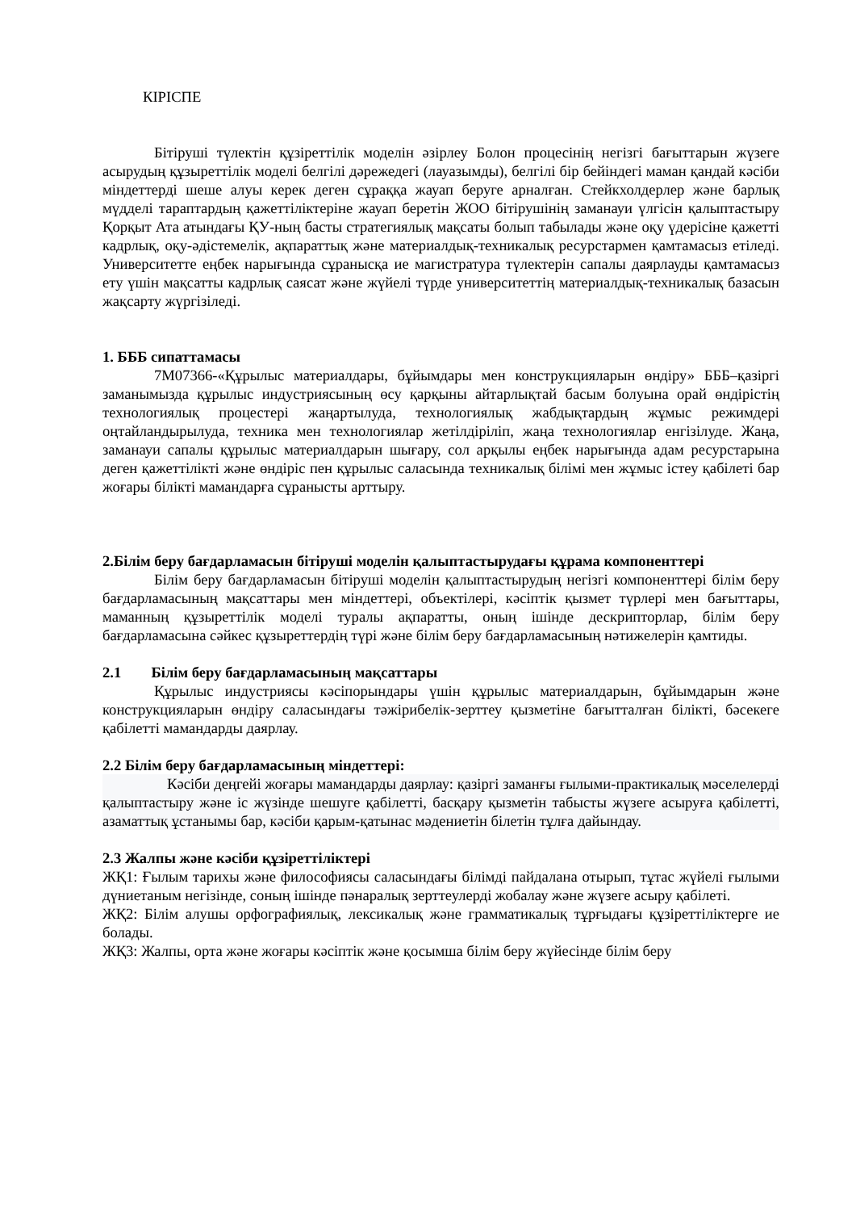КІРІСПЕ
Бітіруші түлектін құзіреттілік моделін әзірлеу Болон процесінің негізгі бағыттарын жүзеге асырудың құзыреттілік моделі белгілі дәрежедегі (лауазымды), белгілі бір бейіндегі маман қандай кәсіби міндеттерді шеше алуы керек деген сұраққа жауап беруге арналған. Стейкхолдерлер және барлық мүдделі тараптардың қажеттіліктеріне жауап беретін ЖОО бітірушінің заманауи үлгісін қалыптастыру Қорқыт Ата атындағы ҚУ-ның басты стратегиялық мақсаты болып табылады және оқу үдерісіне қажетті кадрлық, оқу-әдістемелік, ақпараттық және материалдық-техникалық ресурстармен қамтамасыз етіледі. Университетте еңбек нарығында сұранысқа ие магистратура түлектерін сапалы даярлауды қамтамасыз ету үшін мақсатты кадрлық саясат және жүйелі түрде университеттің материалдық-техникалық базасын жақсарту жүргізіледі.
1. БББ сипаттамасы
7М07366-«Құрылыс материалдары, бұйымдары мен конструкцияларын өндіру» БББ–қазіргі заманымызда құрылыс индустриясының өсу қарқыны айтарлықтай басым болуына орай өндірістің технологиялық процестері жаңартылуда, технологиялық жабдықтардың жұмыс режимдері оңтайландырылуда, техника мен технологиялар жетілдіріліп, жаңа технологиялар енгізілуде. Жаңа, заманауи сапалы құрылыс материалдарын шығару, сол арқылы еңбек нарығында адам ресурстарына деген қажеттілікті және өндіріс пен құрылыс саласында техникалық білімі мен жұмыс істеу қабілеті бар жоғары білікті мамандарға сұранысты арттыру.
2.Білім беру бағдарламасын бітіруші моделін қалыптастырудағы құрама компоненттері
Білім беру бағдарламасын бітіруші моделін қалыптастырудың негізгі компоненттері білім беру бағдарламасының мақсаттары мен міндеттері, объектілері, кәсіптік қызмет түрлері мен бағыттары, маманның құзыреттілік моделі туралы ақпаратты, оның ішінде дескрипторлар, білім беру бағдарламасына сәйкес құзыреттердің түрі және білім беру бағдарламасының нәтижелерін қамтиды.
2.1 Білім беру бағдарламасының мақсаттары
Құрылыс индустриясы кәсіпорындары үшін құрылыс материалдарын, бұйымдарын және конструкцияларын өндіру саласындағы тәжірибелік-зерттеу қызметіне бағытталған білікті, бәсекеге қабілетті мамандарды даярлау.
2.2 Білім беру бағдарламасының міндеттері:
Кәсіби деңгейі жоғары мамандарды даярлау: қазіргі заманғы ғылыми-практикалық мәселелерді қалыптастыру және іс жүзінде шешуге қабілетті, басқару қызметін табысты жүзеге асыруға қабілетті, азаматтық ұстанымы бар, кәсіби қарым-қатынас мәдениетін білетін тұлға дайындау.
2.3 Жалпы және кәсіби құзіреттіліктері
ЖҚ1: Ғылым тарихы және философиясы саласындағы білімді пайдалана отырып, тұтас жүйелі ғылыми дүниетаным негізінде, соның ішінде пәнаралық зерттеулерді жобалау және жүзеге асыру қабілеті.
ЖҚ2: Білім алушы орфографиялық, лексикалық және грамматикалық тұрғыдағы құзіреттіліктерге ие болады.
ЖҚ3: Жалпы, орта және жоғары кәсіптік және қосымша білім беру жүйесінде білім беру